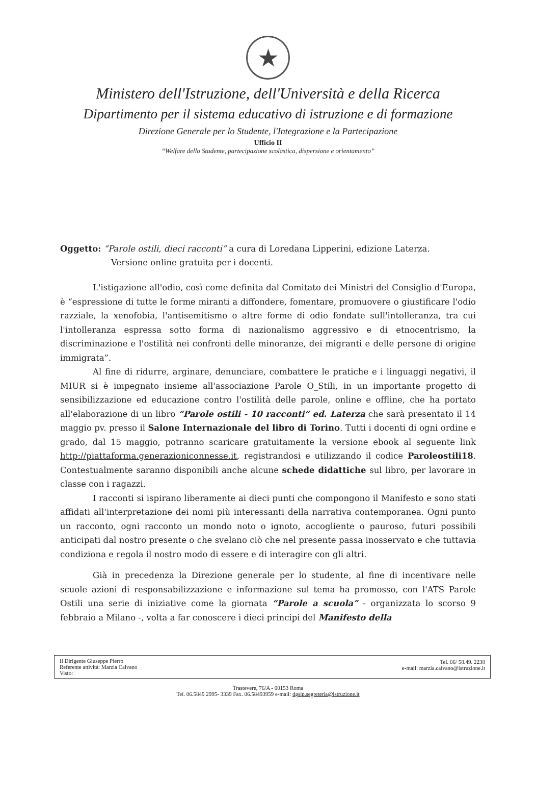★
Ministero dell'Istruzione, dell'Università e della Ricerca
Dipartimento per il sistema educativo di istruzione e di formazione
Direzione Generale per lo Studente, l'Integrazione e la Partecipazione
Ufficio II
“Welfare dello Studente, partecipazione scolastica, dispersione e orientamento”
Oggetto: “Parole ostili, dieci racconti” a cura di Loredana Lipperini, edizione Laterza.
Versione online gratuita per i docenti.
L'istigazione all'odio, così come definita dal Comitato dei Ministri del Consiglio d'Europa, è “espressione di tutte le forme miranti a diffondere, fomentare, promuovere o giustificare l'odio razziale, la xenofobia, l'antisemitismo o altre forme di odio fondate sull'intolleranza, tra cui l'intolleranza espressa sotto forma di nazionalismo aggressivo e di etnocentrismo, la discriminazione e l'ostilità nei confronti delle minoranze, dei migranti e delle persone di origine immigrata”.
Al fine di ridurre, arginare, denunciare, combattere le pratiche e i linguaggi negativi, il MIUR si è impegnato insieme all'associazione Parole O_Stili, in un importante progetto di sensibilizzazione ed educazione contro l'ostilità delle parole, online e offline, che ha portato all'elaborazione di un libro “Parole ostili - 10 racconti” ed. Laterza che sarà presentato il 14 maggio pv. presso il Salone Internazionale del libro di Torino. Tutti i docenti di ogni ordine e grado, dal 15 maggio, potranno scaricare gratuitamente la versione ebook al seguente link http://piattaforma.generazioniconnesse.it, registrandosi e utilizzando il codice Paroleostili18. Contestualmente saranno disponibili anche alcune schede didattiche sul libro, per lavorare in classe con i ragazzi.
I racconti si ispirano liberamente ai dieci punti che compongono il Manifesto e sono stati affidati all'interpretazione dei nomi più interessanti della narrativa contemporanea. Ogni punto un racconto, ogni racconto un mondo noto o ignoto, accogliente o pauroso, futuri possibili anticipati dal nostro presente o che svelano ciò che nel presente passa inosservato e che tuttavia condiziona e regola il nostro modo di essere e di interagire con gli altri.
Già in precedenza la Direzione generale per lo studente, al fine di incentivare nelle scuole azioni di responsabilizzazione e informazione sul tema ha promosso, con l'ATS Parole Ostili una serie di iniziative come la giornata “Parole a scuola” - organizzata lo scorso 9 febbraio a Milano -, volta a far conoscere i dieci principi del Manifesto della
Il Dirigente Giuseppe Pierro
Referente attività: Marzia Calvano
Visto:
Tel. 06/ 58.49. 2238
e-mail: marzia.calvano@istruzione.it
Trastevere, 76/A - 00153 Roma
Tel. 06.5849 2995- 3339 Fax. 06.58493959 e-mail: dgsip.segreteria@istruzione.it